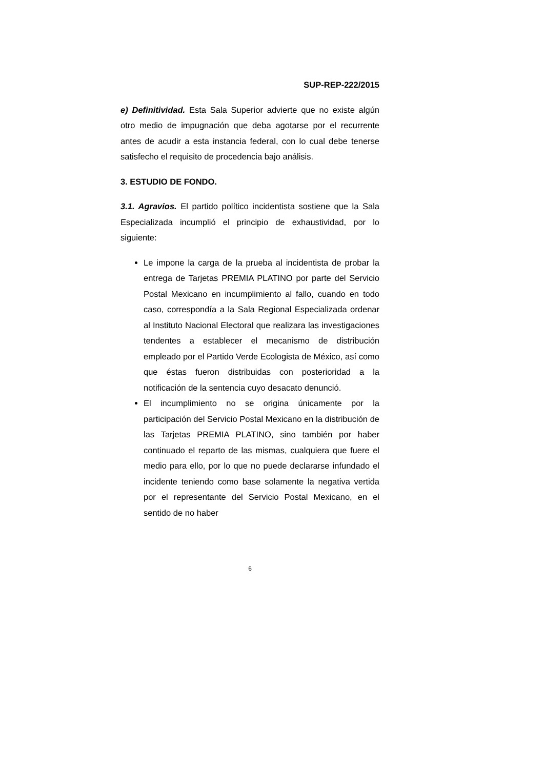SUP-REP-222/2015
e) Definitividad. Esta Sala Superior advierte que no existe algún otro medio de impugnación que deba agotarse por el recurrente antes de acudir a esta instancia federal, con lo cual debe tenerse satisfecho el requisito de procedencia bajo análisis.
3. ESTUDIO DE FONDO.
3.1. Agravios. El partido político incidentista sostiene que la Sala Especializada incumplió el principio de exhaustividad, por lo siguiente:
Le impone la carga de la prueba al incidentista de probar la entrega de Tarjetas PREMIA PLATINO por parte del Servicio Postal Mexicano en incumplimiento al fallo, cuando en todo caso, correspondía a la Sala Regional Especializada ordenar al Instituto Nacional Electoral que realizara las investigaciones tendentes a establecer el mecanismo de distribución empleado por el Partido Verde Ecologista de México, así como que éstas fueron distribuidas con posterioridad a la notificación de la sentencia cuyo desacato denunció.
El incumplimiento no se origina únicamente por la participación del Servicio Postal Mexicano en la distribución de las Tarjetas PREMIA PLATINO, sino también por haber continuado el reparto de las mismas, cualquiera que fuere el medio para ello, por lo que no puede declararse infundado el incidente teniendo como base solamente la negativa vertida por el representante del Servicio Postal Mexicano, en el sentido de no haber
6